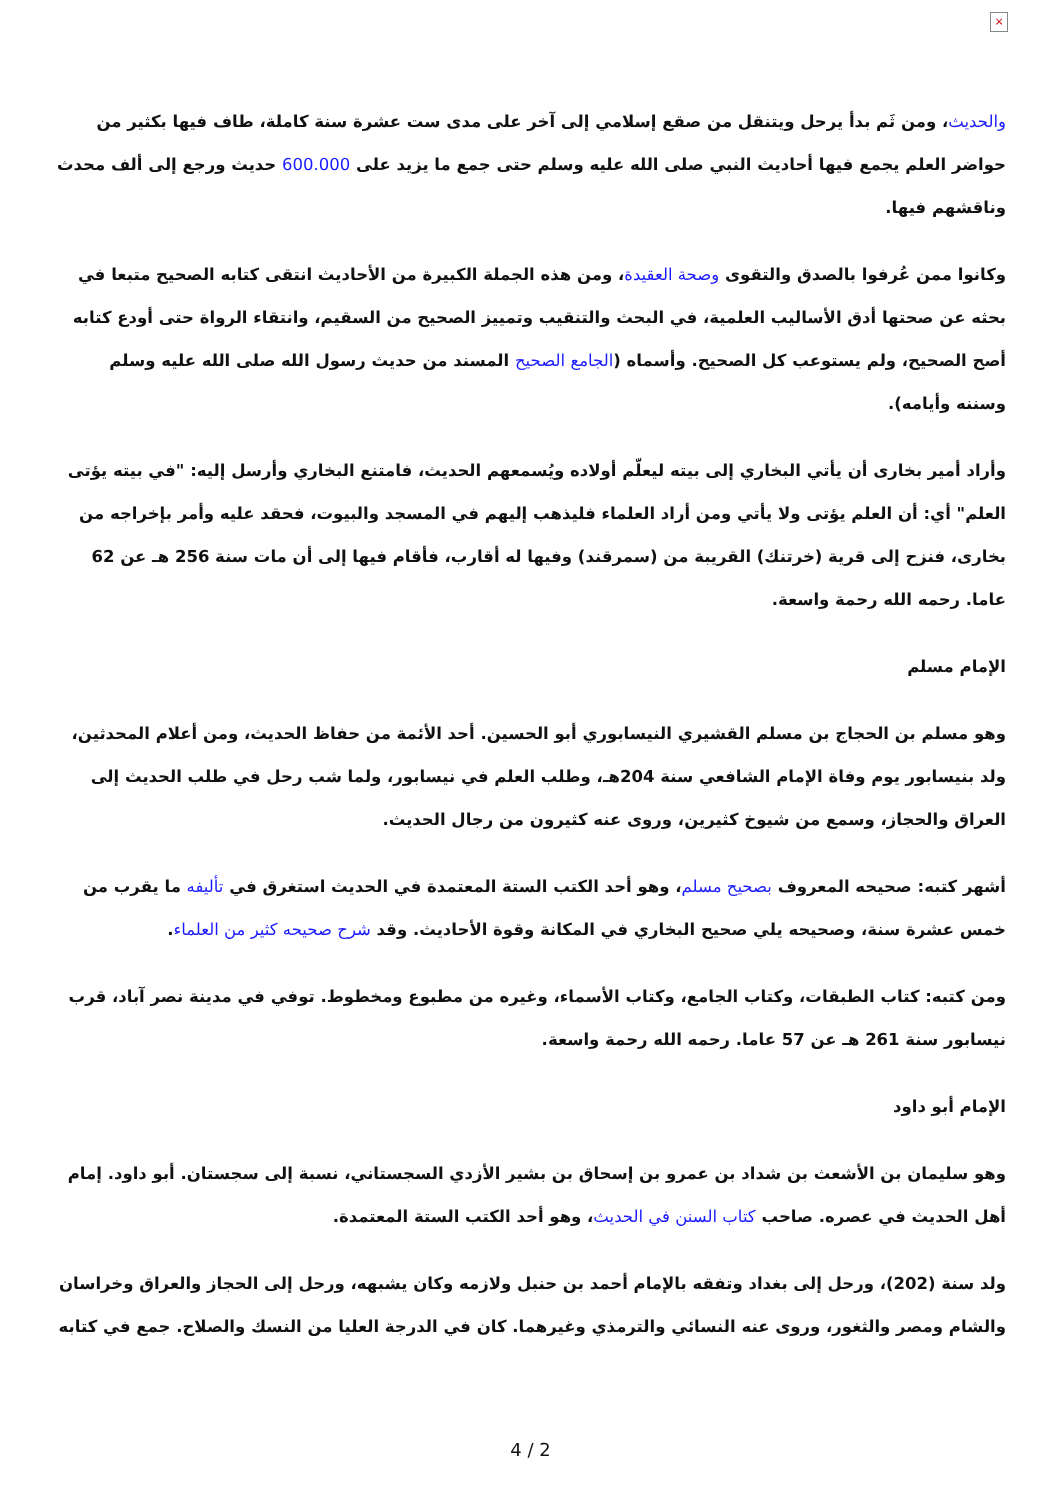×
والحديث، ومن ثَم بدأ يرحل ويتنقل من صقع إسلامي إلى آخر على مدى ست عشرة سنة كاملة، طاف فيها بكثير من حواضر العلم يجمع فيها أحاديث النبي صلى الله عليه وسلم حتى جمع ما يزيد على 600.000 حديث ورجع إلى ألف محدث وناقشهم فيها.
وكانوا ممن عُرفوا بالصدق والتقوى وصحة العقيدة، ومن هذه الجملة الكبيرة من الأحاديث انتقى كتابه الصحيح متبعا في بحثه عن صحتها أدق الأساليب العلمية، في البحث والتنقيب وتمييز الصحيح من السقيم، وانتقاء الرواة حتى أودع كتابه أصح الصحيح، ولم يستوعب كل الصحيح. وأسماه (الجامع الصحيح المسند من حديث رسول الله صلى الله عليه وسلم وسننه وأيامه).
وأراد أمير بخارى أن يأتي البخاري إلى بيته ليعلّم أولاده ويُسمعهم الحديث، فامتنع البخاري وأرسل إليه: "في بيته يؤتى العلم" أي: أن العلم يؤتى ولا يأتي ومن أراد العلماء فليذهب إليهم في المسجد والبيوت، فحقد عليه وأمر بإخراجه من بخارى، فنزح إلى قرية (خرتنك) القريبة من (سمرقند) وفيها له أقارب، فأقام فيها إلى أن مات سنة 256 هـ عن 62 عاما. رحمه الله رحمة واسعة.
الإمام مسلم
وهو مسلم بن الحجاج بن مسلم القشيري النيسابوري أبو الحسين. أحد الأئمة من حفاظ الحديث، ومن أعلام المحدثين، ولد بنيسابور يوم وفاة الإمام الشافعي سنة 204هـ، وطلب العلم في نيسابور، ولما شب رحل في طلب الحديث إلى العراق والحجاز، وسمع من شيوخ كثيرين، وروى عنه كثيرون من رجال الحديث.
أشهر كتبه: صحيحه المعروف بصحيح مسلم، وهو أحد الكتب الستة المعتمدة في الحديث استغرق في تأليفه ما يقرب من خمس عشرة سنة، وصحيحه يلي صحيح البخاري في المكانة وقوة الأحاديث. وقد شرح صحيحه كثير من العلماء.
ومن كتبه: كتاب الطبقات، وكتاب الجامع، وكتاب الأسماء، وغيره من مطبوع ومخطوط. توفي في مدينة نصر آباد، قرب نيسابور سنة 261 هـ عن 57 عاما. رحمه الله رحمة واسعة.
الإمام أبو داود
وهو سليمان بن الأشعث بن شداد بن عمرو بن إسحاق بن بشير الأزدي السجستاني، نسبة إلى سجستان. أبو داود. إمام أهل الحديث في عصره. صاحب كتاب السنن في الحديث، وهو أحد الكتب الستة المعتمدة.
ولد سنة (202)، ورحل إلى بغداد وتفقه بالإمام أحمد بن حنبل ولازمه وكان يشبهه، ورحل إلى الحجاز والعراق وخراسان والشام ومصر والثغور، وروى عنه النسائي والترمذي وغيرهما. كان في الدرجة العليا من النسك والصلاح. جمع في كتابه
4 / 2